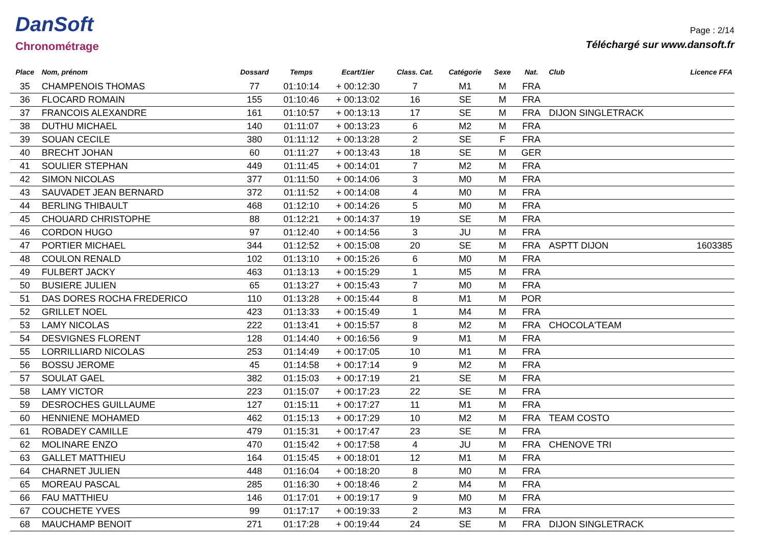DanSoft
Chronométrage
Page : 2/14
Téléchargé sur www.dansoft.fr
| Place | Nom, prénom | Dossard | Temps | Ecart/1ier | Class. Cat. | Catégorie | Sexe | Nat. | Club | Licence FFA |
| --- | --- | --- | --- | --- | --- | --- | --- | --- | --- | --- |
| 35 | CHAMPENOIS THOMAS | 77 | 01:10:14 | + 00:12:30 | 7 | M1 | M | FRA | | |
| 36 | FLOCARD ROMAIN | 155 | 01:10:46 | + 00:13:02 | 16 | SE | M | FRA | | |
| 37 | FRANCOIS ALEXANDRE | 161 | 01:10:57 | + 00:13:13 | 17 | SE | M | FRA | DIJON SINGLETRACK | |
| 38 | DUTHU MICHAEL | 140 | 01:11:07 | + 00:13:23 | 6 | M2 | M | FRA | | |
| 39 | SOUAN CECILE | 380 | 01:11:12 | + 00:13:28 | 2 | SE | F | FRA | | |
| 40 | BRECHT JOHAN | 60 | 01:11:27 | + 00:13:43 | 18 | SE | M | GER | | |
| 41 | SOULIER STEPHAN | 449 | 01:11:45 | + 00:14:01 | 7 | M2 | M | FRA | | |
| 42 | SIMON NICOLAS | 377 | 01:11:50 | + 00:14:06 | 3 | M0 | M | FRA | | |
| 43 | SAUVADET JEAN BERNARD | 372 | 01:11:52 | + 00:14:08 | 4 | M0 | M | FRA | | |
| 44 | BERLING THIBAULT | 468 | 01:12:10 | + 00:14:26 | 5 | M0 | M | FRA | | |
| 45 | CHOUARD CHRISTOPHE | 88 | 01:12:21 | + 00:14:37 | 19 | SE | M | FRA | | |
| 46 | CORDON HUGO | 97 | 01:12:40 | + 00:14:56 | 3 | JU | M | FRA | | |
| 47 | PORTIER MICHAEL | 344 | 01:12:52 | + 00:15:08 | 20 | SE | M | FRA | ASPTT DIJON | 1603385 |
| 48 | COULON RENALD | 102 | 01:13:10 | + 00:15:26 | 6 | M0 | M | FRA | | |
| 49 | FULBERT JACKY | 463 | 01:13:13 | + 00:15:29 | 1 | M5 | M | FRA | | |
| 50 | BUSIERE JULIEN | 65 | 01:13:27 | + 00:15:43 | 7 | M0 | M | FRA | | |
| 51 | DAS DORES ROCHA FREDERICO | 110 | 01:13:28 | + 00:15:44 | 8 | M1 | M | POR | | |
| 52 | GRILLET NOEL | 423 | 01:13:33 | + 00:15:49 | 1 | M4 | M | FRA | | |
| 53 | LAMY NICOLAS | 222 | 01:13:41 | + 00:15:57 | 8 | M2 | M | FRA | CHOCOLA'TEAM | |
| 54 | DESVIGNES FLORENT | 128 | 01:14:40 | + 00:16:56 | 9 | M1 | M | FRA | | |
| 55 | LORRILLIARD NICOLAS | 253 | 01:14:49 | + 00:17:05 | 10 | M1 | M | FRA | | |
| 56 | BOSSU JEROME | 45 | 01:14:58 | + 00:17:14 | 9 | M2 | M | FRA | | |
| 57 | SOULAT GAEL | 382 | 01:15:03 | + 00:17:19 | 21 | SE | M | FRA | | |
| 58 | LAMY VICTOR | 223 | 01:15:07 | + 00:17:23 | 22 | SE | M | FRA | | |
| 59 | DESROCHES GUILLAUME | 127 | 01:15:11 | + 00:17:27 | 11 | M1 | M | FRA | | |
| 60 | HENNIENE MOHAMED | 462 | 01:15:13 | + 00:17:29 | 10 | M2 | M | FRA | TEAM COSTO | |
| 61 | ROBADEY CAMILLE | 479 | 01:15:31 | + 00:17:47 | 23 | SE | M | FRA | | |
| 62 | MOLINARE ENZO | 470 | 01:15:42 | + 00:17:58 | 4 | JU | M | FRA | CHENOVE TRI | |
| 63 | GALLET MATTHIEU | 164 | 01:15:45 | + 00:18:01 | 12 | M1 | M | FRA | | |
| 64 | CHARNET JULIEN | 448 | 01:16:04 | + 00:18:20 | 8 | M0 | M | FRA | | |
| 65 | MOREAU PASCAL | 285 | 01:16:30 | + 00:18:46 | 2 | M4 | M | FRA | | |
| 66 | FAU MATTHIEU | 146 | 01:17:01 | + 00:19:17 | 9 | M0 | M | FRA | | |
| 67 | COUCHETE YVES | 99 | 01:17:17 | + 00:19:33 | 2 | M3 | M | FRA | | |
| 68 | MAUCHAMP BENOIT | 271 | 01:17:28 | + 00:19:44 | 24 | SE | M | FRA | DIJON SINGLETRACK | |